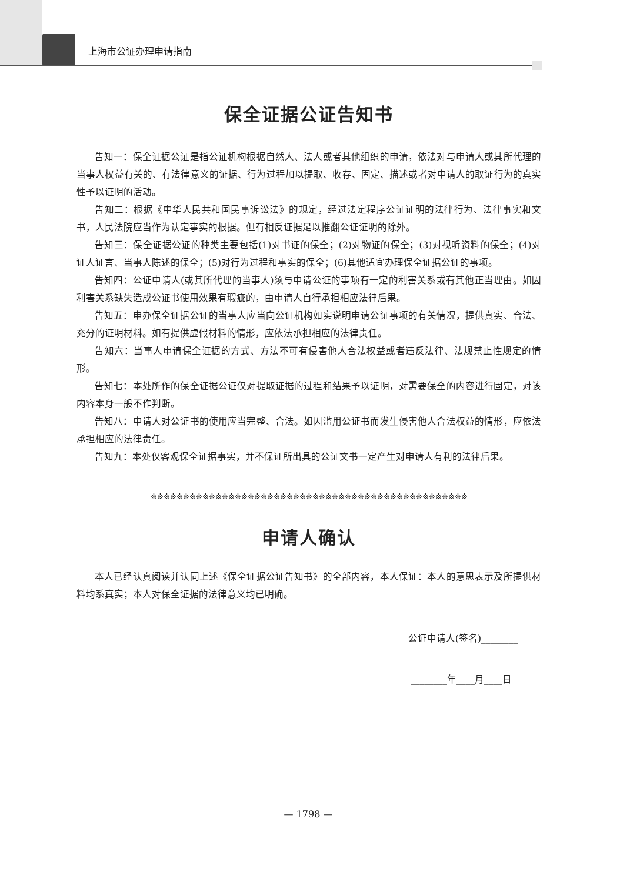上海市公证办理申请指南
保全证据公证告知书
告知一：保全证据公证是指公证机构根据自然人、法人或者其他组织的申请，依法对与申请人或其所代理的当事人权益有关的、有法律意义的证据、行为过程加以提取、收存、固定、描述或者对申请人的取证行为的真实性予以证明的活动。
告知二：根据《中华人民共和国民事诉讼法》的规定，经过法定程序公证证明的法律行为、法律事实和文书，人民法院应当作为认定事实的根据。但有相反证据足以推翻公证证明的除外。
告知三：保全证据公证的种类主要包括(1)对书证的保全；(2)对物证的保全；(3)对视听资料的保全；(4)对证人证言、当事人陈述的保全；(5)对行为过程和事实的保全；(6)其他适宜办理保全证据公证的事项。
告知四：公证申请人(或其所代理的当事人)须与申请公证的事项有一定的利害关系或有其他正当理由。如因利害关系缺失造成公证书使用效果有瑕疵的，由申请人自行承担相应法律后果。
告知五：申办保全证据公证的当事人应当向公证机构如实说明申请公证事项的有关情况，提供真实、合法、充分的证明材料。如有提供虚假材料的情形，应依法承担相应的法律责任。
告知六：当事人申请保全证据的方式、方法不可有侵害他人合法权益或者违反法律、法规禁止性规定的情形。
告知七：本处所作的保全证据公证仅对提取证据的过程和结果予以证明，对需要保全的内容进行固定，对该内容本身一般不作判断。
告知八：申请人对公证书的使用应当完整、合法。如因滥用公证书而发生侵害他人合法权益的情形，应依法承担相应的法律责任。
告知九：本处仅客观保全证据事实，并不保证所出具的公证文书一定产生对申请人有利的法律后果。
※※※※※※※※※※※※※※※※※※※※※※※※※※※※※※※※※※※※※※※※※※※※※※※※※
申请人确认
本人已经认真阅读并认同上述《保全证据公证告知书》的全部内容，本人保证：本人的意思表示及所提供材料均系真实；本人对保全证据的法律意义均已明确。
公证申请人(签名)________
________年____月____日
— 1798 —